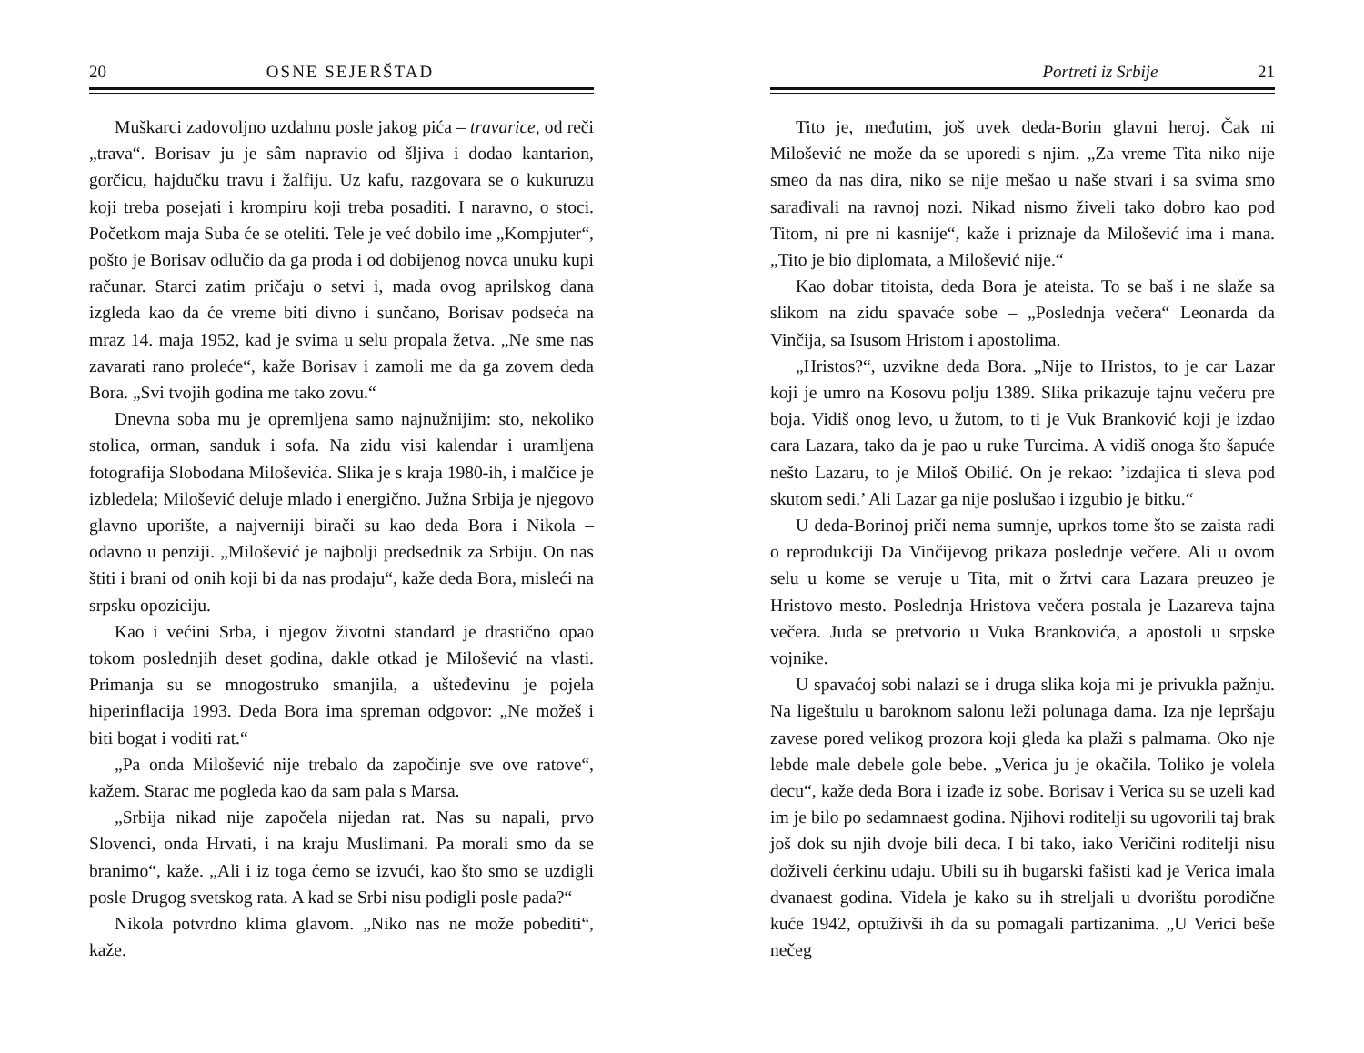20 OSNE SEJERŠTAD
Muškarci zadovoljno uzdahnu posle jakog pića – travarice, od reči „trava“. Borisav ju je sâm napravio od šljiva i dodao kantarion, gorčicu, hajdučku travu i žalfiju. Uz kafu, razgovara se o kukuruzu koji treba posejati i krompiru koji treba posaditi. I naravno, o stoci. Početkom maja Suba će se oteliti. Tele je već dobilo ime „Kompjuter“, pošto je Borisav odlučio da ga proda i od dobijenog novca unuku kupi računar. Starci zatim pričaju o setvi i, mada ovog aprilskog dana izgleda kao da će vreme biti divno i sunčano, Borisav podseća na mraz 14. maja 1952, kad je svima u selu propala žetva. „Ne sme nas zavarati rano proleće“, kaže Borisav i zamoli me da ga zovem deda Bora. „Svi tvojih godina me tako zovu.“
Dnevna soba mu je opremljena samo najnužnijim: sto, nekoliko stolica, orman, sanduk i sofa. Na zidu visi kalendar i uramljena fotografija Slobodana Miloševića. Slika je s kraja 1980-ih, i malčice je izbledela; Milošević deluje mlado i energično. Južna Srbija je njegovo glavno uporište, a najverniji birači su kao deda Bora i Nikola – odavno u penziji. „Milošević je najbolji predsednik za Srbiju. On nas štiti i brani od onih koji bi da nas prodaju“, kaže deda Bora, misleći na srpsku opoziciju.
Kao i većini Srba, i njegov životni standard je drastično opao tokom poslednjih deset godina, dakle otkad je Milošević na vlasti. Primanja su se mnogostruko smanjila, a ušteđevinu je pojela hiperinflacija 1993. Deda Bora ima spreman odgovor: „Ne možeš i biti bogat i voditi rat.“
„Pa onda Milošević nije trebalo da započinje sve ove ratove“, kažem. Starac me pogleda kao da sam pala s Marsa.
„Srbija nikad nije započela nijedan rat. Nas su napali, prvo Slovenci, onda Hrvati, i na kraju Muslimani. Pa morali smo da se branimo“, kaže. „Ali i iz toga ćemo se izvući, kao što smo se uzdigli posle Drugog svetskog rata. A kad se Srbi nisu podigli posle pada?“
Nikola potvrdno klima glavom. „Niko nas ne može pobediti“, kaže.
Portreti iz Srbije 21
Tito je, međutim, još uvek deda-Borin glavni heroj. Čak ni Milošević ne može da se uporedi s njim. „Za vreme Tita niko nije smeo da nas dira, niko se nije mešao u naše stvari i sa svima smo sarađivali na ravnoj nozi. Nikad nismo živeli tako dobro kao pod Titom, ni pre ni kasnije“, kaže i priznaje da Milošević ima i mana. „Tito je bio diplomata, a Milošević nije.“
Kao dobar titoista, deda Bora je ateista. To se baš i ne slaže sa slikom na zidu spavaće sobe – „Poslednja večera“ Leonarda da Vinčija, sa Isusom Hristom i apostolima.
„Hristos?“, uzvikne deda Bora. „Nije to Hristos, to je car Lazar koji je umro na Kosovu polju 1389. Slika prikazuje tajnu večeru pre boja. Vidiš onog levo, u žutom, to ti je Vuk Branković koji je izdao cara Lazara, tako da je pao u ruke Turcima. A vidiš onoga što šapuće nešto Lazaru, to je Miloš Obilić. On je rekao: ’izdajica ti sleva pod skutom sedi.’ Ali Lazar ga nije poslušao i izgubio je bitku.“
U deda-Borinoj priči nema sumnje, uprkos tome što se zaista radi o reprodukciji Da Vinčijevog prikaza poslednje večere. Ali u ovom selu u kome se veruje u Tita, mit o žrtvi cara Lazara preuzeo je Hristovo mesto. Poslednja Hristova večera postala je Lazareva tajna večera. Juda se pretvorio u Vuka Brankovića, a apostoli u srpske vojnike.
U spavaćoj sobi nalazi se i druga slika koja mi je privukla pažnju. Na ligeštulu u baroknom salonu leži polunaga dama. Iza nje lepršaju zavese pored velikog prozora koji gleda ka plaži s palmama. Oko nje lebde male debele gole bebe. „Verica ju je okačila. Toliko je volela decu“, kaže deda Bora i izađe iz sobe. Borisav i Verica su se uzeli kad im je bilo po sedamnaest godina. Njihovi roditelji su ugovorili taj brak još dok su njih dvoje bili deca. I bi tako, iako Veričini roditelji nisu doživeli ćerkinu udaju. Ubili su ih bugarski fašisti kad je Verica imala dvanaest godina. Videla je kako su ih streljali u dvorištu porodične kuće 1942, optuživši ih da su pomagali partizanima. „U Verici beše nečeg